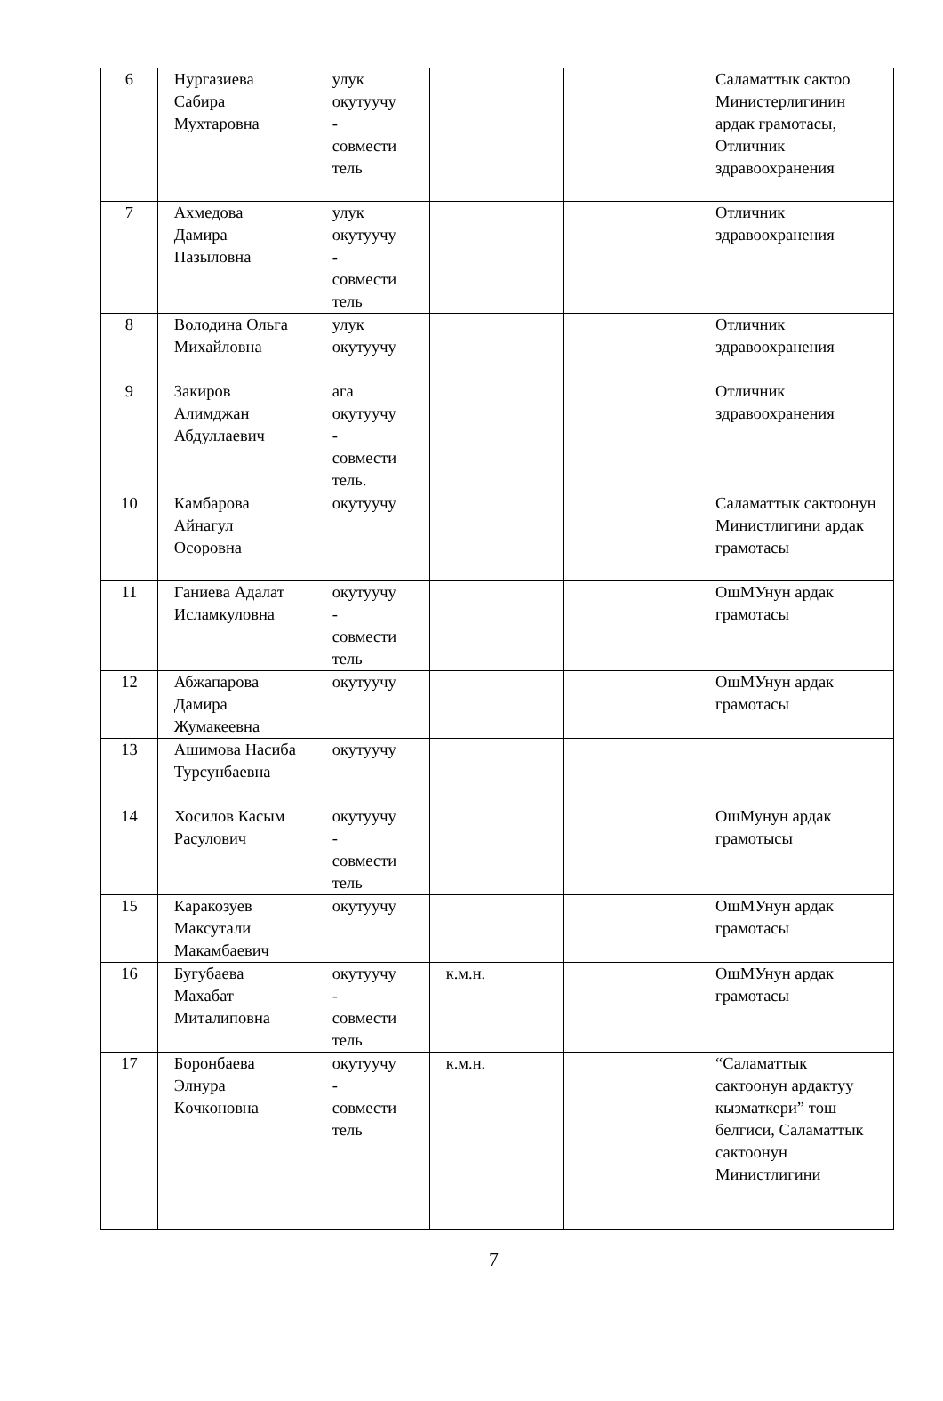| 6 | Нургазиева Сабира Мухтаровна | улук окутуучу - совмести тель | | | Саламаттык сактоо Министерлигинин ардак грамотасы, Отличник здравоохранения |
| 7 | Ахмедова Дамира Пазыловна | улук окутуучу - совмести тель | | | Отличник здравоохранения |
| 8 | Володина Ольга Михайловна | улук окутуучу | | | Отличник здравоохранения |
| 9 | Закиров Алимджан Абдуллаевич | ага окутуучу - совмести тель. | | | Отличник здравоохранения |
| 10 | Камбарова Айнагул Осоровна | окутуучу | | | Саламаттык сактоонун Министлигини ардак грамотасы |
| 11 | Ганиева Адалат Исламкуловна | окутуучу - совмести тель | | | ОшМУнун ардак грамотасы |
| 12 | Абжапарова Дамира Жумакеевна | окутуучу | | | ОшМУнун ардак грамотасы |
| 13 | Ашимова Насиба Турсунбаевна | окутуучу | | | |
| 14 | Хосилов Касым Расулович | окутуучу - совмести тель | | | ОшМунун ардак грамотысы |
| 15 | Каракозуев Максутали Макамбаевич | окутуучу | | | ОшМУнун ардак грамотасы |
| 16 | Бугубаева Махабат Миталиповна | окутуучу - совмести тель | к.м.н. | | ОшМУнун ардак грамотасы |
| 17 | Боронбаева Элнура Көчкөновна | окутуучу - совмести тель | к.м.н. | | “Саламаттык сактоонун ардактуу кызматкери” төш белгиси, Саламаттык сактоонун Министлигини |
7